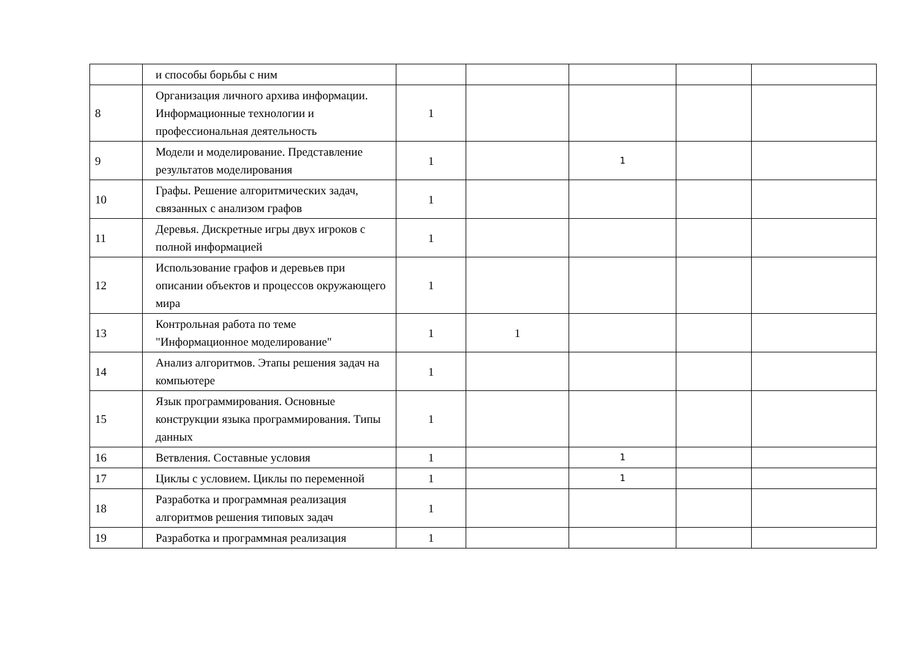| | и способы борьбы с ним | | | | | |
| 8 | Организация личного архива информации. Информационные технологии и профессиональная деятельность | 1 | | | | |
| 9 | Модели и моделирование. Представление результатов моделирования | 1 | | 1 | | |
| 10 | Графы. Решение алгоритмических задач, связанных с анализом графов | 1 | | | | |
| 11 | Деревья. Дискретные игры двух игроков с полной информацией | 1 | | | | |
| 12 | Использование графов и деревьев при описании объектов и процессов окружающего мира | 1 | | | | |
| 13 | Контрольная работа по теме "Информационное моделирование" | 1 | 1 | | | |
| 14 | Анализ алгоритмов. Этапы решения задач на компьютере | 1 | | | | |
| 15 | Язык программирования. Основные конструкции языка программирования. Типы данных | 1 | | | | |
| 16 | Ветвления. Составные условия | 1 | | 1 | | |
| 17 | Циклы с условием. Циклы по переменной | 1 | | 1 | | |
| 18 | Разработка и программная реализация алгоритмов решения типовых задач | 1 | | | | |
| 19 | Разработка и программная реализация | 1 | | | | |